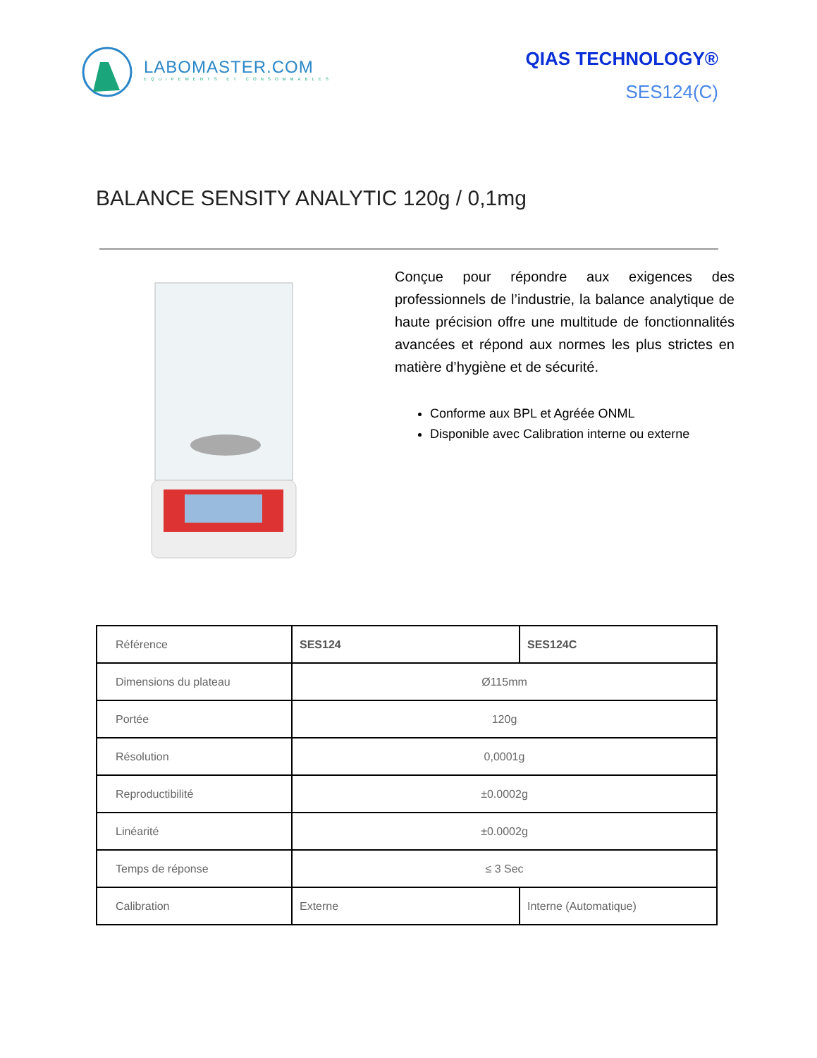LABOMASTER.COM
EQUIPEMENTS ET CONSOMMABLES
QIAS TECHNOLOGY®
SES124(C)
BALANCE SENSITY ANALYTIC 120g / 0,1mg
Conçue pour répondre aux exigences des professionnels de l’industrie, la balance analytique de haute précision offre une multitude de fonctionnalités avancées et répond aux normes les plus strictes en matière d’hygiène et de sécurité.
Conforme aux BPL et Agréée ONML
Disponible avec Calibration interne ou externe
| Référence | SES124 | SES124C |
| Dimensions du plateau | Ø115mm | |
| Portée | 120g | |
| Résolution | 0,0001g | |
| Reproductibilité | ±0.0002g | |
| Linéarité | ±0.0002g | |
| Temps de réponse | ≤ 3 Sec | |
| Calibration | Externe | Interne (Automatique) |